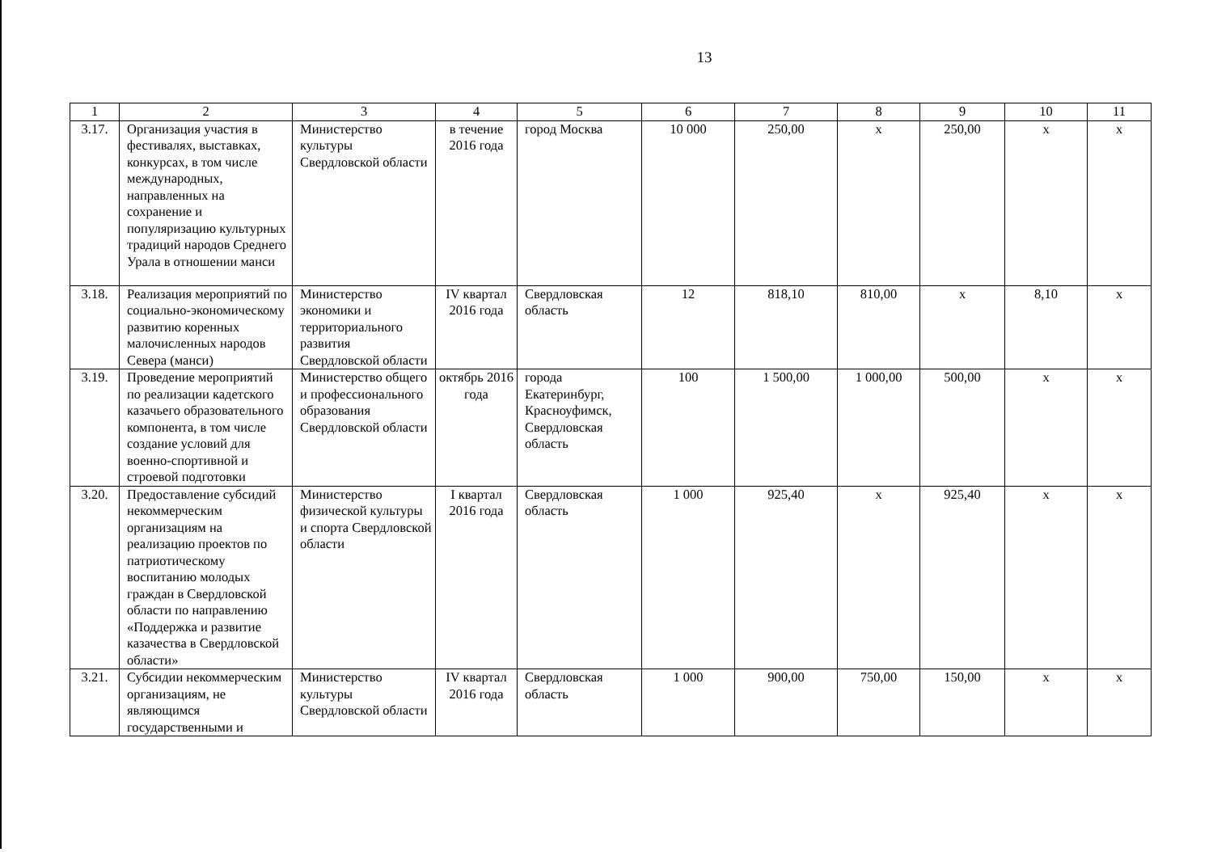13
| 1 | 2 | 3 | 4 | 5 | 6 | 7 | 8 | 9 | 10 | 11 |
| --- | --- | --- | --- | --- | --- | --- | --- | --- | --- | --- |
| 3.17. | Организация участия в фестивалях, выставках, конкурсах, в том числе международных, направленных на сохранение и популяризацию культурных традиций народов Среднего Урала в отношении манси | Министерство культуры Свердловской области | в течение 2016 года | город Москва | 10 000 | 250,00 | x | 250,00 | x | x |
| 3.18. | Реализация мероприятий по социально-экономическому развитию коренных малочисленных народов Севера (манси) | Министерство экономики и территориального развития Свердловской области | IV квартал 2016 года | Свердловская область | 12 | 818,10 | 810,00 | x | 8,10 | x |
| 3.19. | Проведение мероприятий по реализации кадетского казачьего образовательного компонента, в том числе создание условий для военно-спортивной и строевой подготовки | Министерство общего и профессионального образования Свердловской области | октябрь 2016 года | города Екатеринбург, Красноуфимск, Свердловская область | 100 | 1 500,00 | 1 000,00 | 500,00 | x | x |
| 3.20. | Предоставление субсидий некоммерческим организациям на реализацию проектов по патриотическому воспитанию молодых граждан в Свердловской области по направлению «Поддержка и развитие казачества в Свердловской области» | Министерство физической культуры и спорта Свердловской области | I квартал 2016 года | Свердловская область | 1 000 | 925,40 | x | 925,40 | x | x |
| 3.21. | Субсидии некоммерческим организациям, не являющимся государственными и | Министерство культуры Свердловской области | IV квартал 2016 года | Свердловская область | 1 000 | 900,00 | 750,00 | 150,00 | x | x |